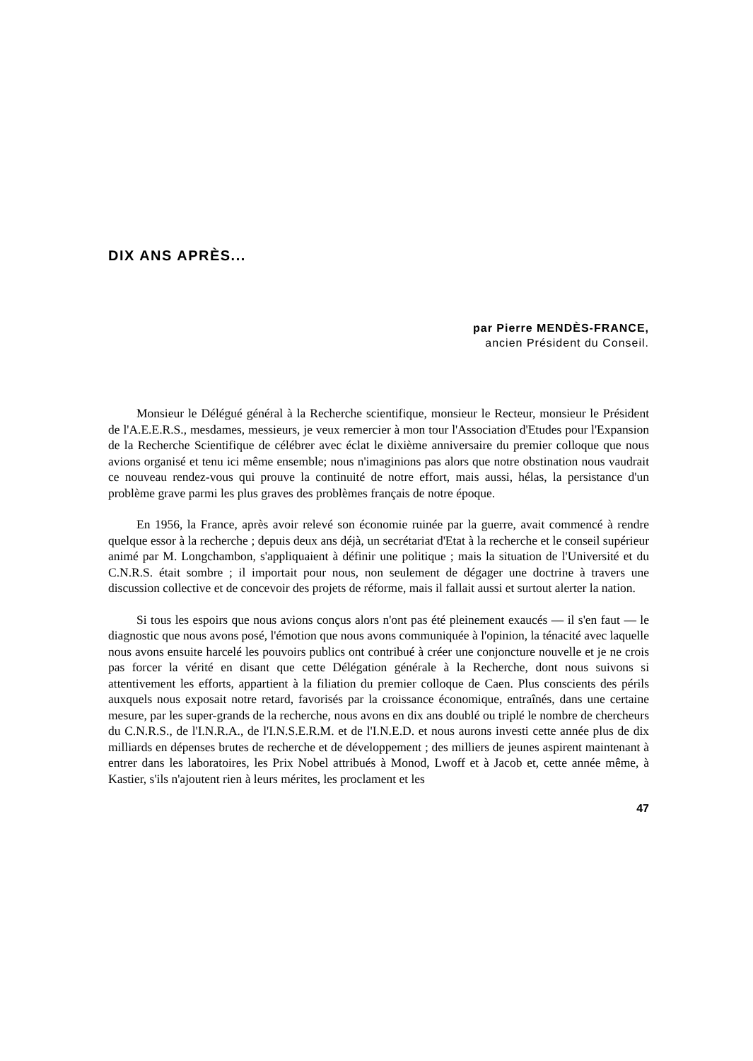DIX ANS APRÈS...
par Pierre MENDÈS-FRANCE,
ancien Président du Conseil.
Monsieur le Délégué général à la Recherche scientifique, monsieur le Recteur, monsieur le Président de l'A.E.E.R.S., mesdames, messieurs, je veux remercier à mon tour l'Association d'Etudes pour l'Expansion de la Recherche Scientifique de célébrer avec éclat le dixième anniversaire du premier colloque que nous avions organisé et tenu ici même ensemble; nous n'imaginions pas alors que notre obstination nous vaudrait ce nouveau rendez-vous qui prouve la continuité de notre effort, mais aussi, hélas, la persistance d'un problème grave parmi les plus graves des problèmes français de notre époque.
En 1956, la France, après avoir relevé son économie ruinée par la guerre, avait commencé à rendre quelque essor à la recherche ; depuis deux ans déjà, un secrétariat d'Etat à la recherche et le conseil supérieur animé par M. Longchambon, s'appliquaient à définir une politique ; mais la situation de l'Université et du C.N.R.S. était sombre ; il importait pour nous, non seulement de dégager une doctrine à travers une discussion collective et de concevoir des projets de réforme, mais il fallait aussi et surtout alerter la nation.
Si tous les espoirs que nous avions conçus alors n'ont pas été pleinement exaucés — il s'en faut — le diagnostic que nous avons posé, l'émotion que nous avons communiquée à l'opinion, la ténacité avec laquelle nous avons ensuite harcelé les pouvoirs publics ont contribué à créer une conjoncture nouvelle et je ne crois pas forcer la vérité en disant que cette Délégation générale à la Recherche, dont nous suivons si attentivement les efforts, appartient à la filiation du premier colloque de Caen. Plus conscients des périls auxquels nous exposait notre retard, favorisés par la croissance économique, entraînés, dans une certaine mesure, par les super-grands de la recherche, nous avons en dix ans doublé ou triplé le nombre de chercheurs du C.N.R.S., de l'I.N.R.A., de l'I.N.S.E.R.M. et de l'I.N.E.D. et nous aurons investi cette année plus de dix milliards en dépenses brutes de recherche et de développement ; des milliers de jeunes aspirent maintenant à entrer dans les laboratoires, les Prix Nobel attribués à Monod, Lwoff et à Jacob et, cette année même, à Kastier, s'ils n'ajoutent rien à leurs mérites, les proclament et les
47